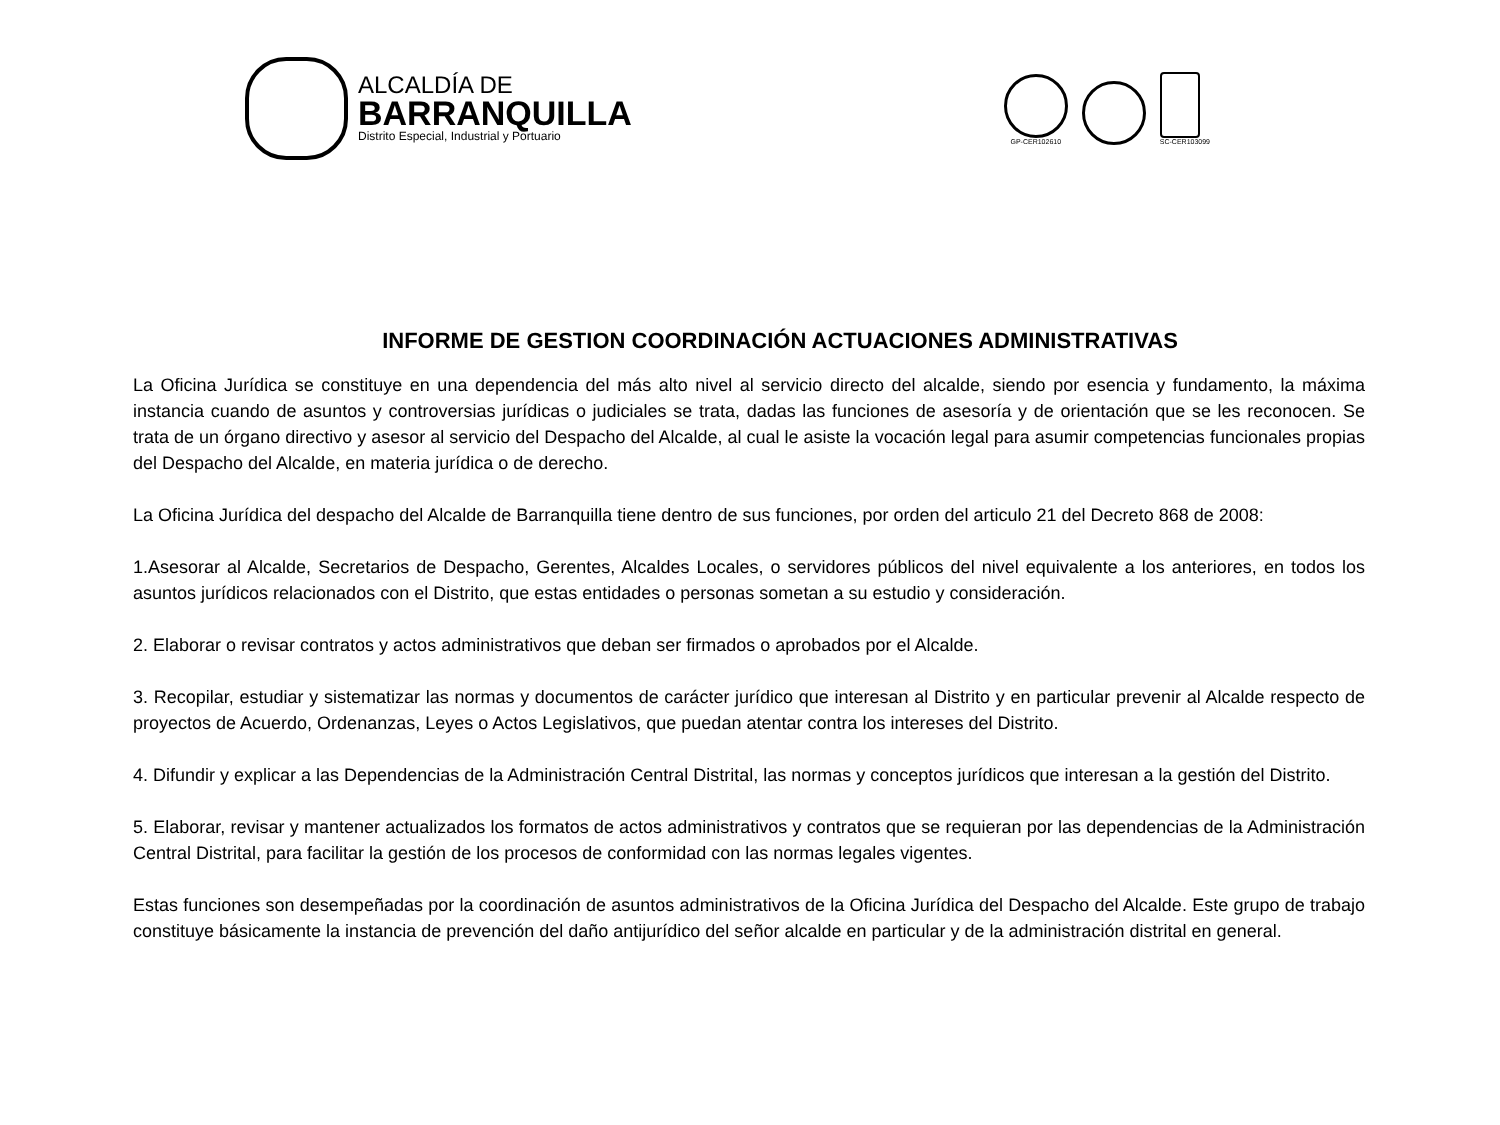ALCALDÍA DE
BARRANQUILLA
Distrito Especial, Industrial y Portuario
GP-CER102610
SC-CER103099
INFORME DE GESTION COORDINACIÓN ACTUACIONES ADMINISTRATIVAS
La Oficina Jurídica se constituye en una dependencia del más alto nivel al servicio directo del alcalde, siendo por esencia y fundamento, la máxima instancia cuando de asuntos y controversias jurídicas o judiciales se trata, dadas las funciones de asesoría y de orientación que se les reconocen. Se trata de un órgano directivo y asesor al servicio del Despacho del Alcalde, al cual le asiste la vocación legal para asumir competencias funcionales propias del Despacho del Alcalde, en materia jurídica o de derecho.
La Oficina Jurídica del despacho del Alcalde de Barranquilla tiene dentro de sus funciones, por orden del articulo 21 del Decreto 868 de 2008:
1.Asesorar al Alcalde, Secretarios de Despacho, Gerentes, Alcaldes Locales, o servidores públicos del nivel equivalente a los anteriores, en todos los asuntos jurídicos relacionados con el Distrito, que estas entidades o personas sometan a su estudio y consideración.
2. Elaborar o revisar contratos y actos administrativos que deban ser firmados o aprobados por el Alcalde.
3. Recopilar, estudiar y sistematizar las normas y documentos de carácter jurídico que interesan al Distrito y en particular prevenir al Alcalde respecto de proyectos de Acuerdo, Ordenanzas, Leyes o Actos Legislativos, que puedan atentar contra los intereses del Distrito.
4. Difundir y explicar a las Dependencias de la Administración Central Distrital, las normas y conceptos jurídicos que interesan a la gestión del Distrito.
5. Elaborar, revisar y mantener actualizados los formatos de actos administrativos y contratos que se requieran por las dependencias de la Administración Central Distrital, para facilitar la gestión de los procesos de conformidad con las normas legales vigentes.
Estas funciones son desempeñadas por la coordinación de asuntos administrativos de la Oficina Jurídica del Despacho del Alcalde. Este grupo de trabajo constituye básicamente la instancia de prevención del daño antijurídico del señor alcalde en particular y de la administración distrital en general.